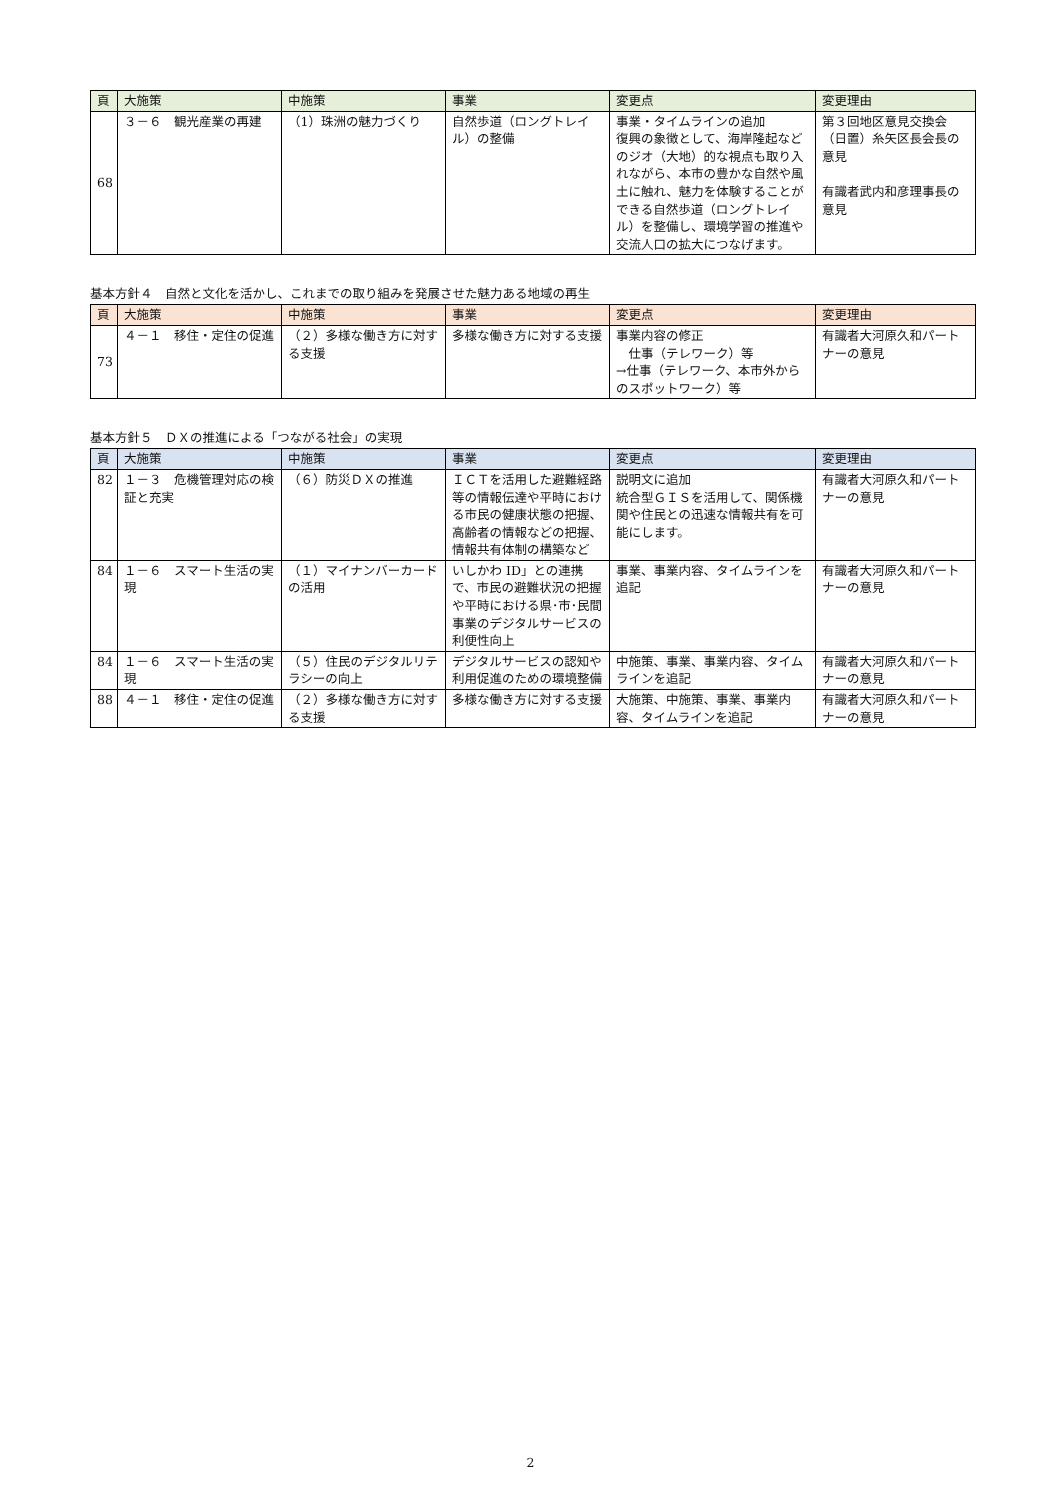| 頁 | 大施策 | 中施策 | 事業 | 変更点 | 変更理由 |
| --- | --- | --- | --- | --- | --- |
| 68 | ３－６ 観光産業の再建 | （1）珠洲の魅力づくり | 自然歩道（ロングトレイル）の整備 | 事業・タイムラインの追加 復興の象徴として、海岸隆起などのジオ（大地）的な視点も取り入れながら、本市の豊かな自然や風土に触れ、魅力を体験することができる自然歩道（ロングトレイル）を整備し、環境学習の推進や交流人口の拡大につなげます。 | 第３回地区意見交換会（日置）糸矢区長会長の意見 有識者武内和彦理事長の意見 |
基本方針４　自然と文化を活かし、これまでの取り組みを発展させた魅力ある地域の再生
| 頁 | 大施策 | 中施策 | 事業 | 変更点 | 変更理由 |
| --- | --- | --- | --- | --- | --- |
| 73 | ４－１ 移住・定住の促進 | （２）多様な働き方に対する支援 | 多様な働き方に対する支援 | 事業内容の修正 仕事（テレワーク）等 →仕事（テレワーク、本市外からのスポットワーク）等 | 有識者大河原久和パートナーの意見 |
基本方針５　ＤＸの推進による「つながる社会」の実現
| 頁 | 大施策 | 中施策 | 事業 | 変更点 | 変更理由 |
| --- | --- | --- | --- | --- | --- |
| 82 | １－３ 危機管理対応の検証と充実 | （６）防災ＤＸの推進 | ＩＣＴを活用した避難経路等の情報伝達や平時における市民の健康状態の把握、高齢者の情報などの把握、情報共有体制の構築など | 説明文に追加 統合型ＧＩＳを活用して、関係機関や住民との迅速な情報共有を可能にします。 | 有識者大河原久和パートナーの意見 |
| 84 | １－６ スマート生活の実現 | （１）マイナンバーカードの活用 | いしかわ ID」との連携で、市民の避難状況の把握や平時における県･市･民間事業のデジタルサービスの利便性向上 | 事業、事業内容、タイムラインを追記 | 有識者大河原久和パートナーの意見 |
| 84 | １－６ スマート生活の実現 | （５）住民のデジタルリテラシーの向上 | デジタルサービスの認知や利用促進のための環境整備 | 中施策、事業、事業内容、タイムラインを追記 | 有識者大河原久和パートナーの意見 |
| 88 | ４－１ 移住・定住の促進 | （２）多様な働き方に対する支援 | 多様な働き方に対する支援 | 大施策、中施策、事業、事業内容、タイムラインを追記 | 有識者大河原久和パートナーの意見 |
2